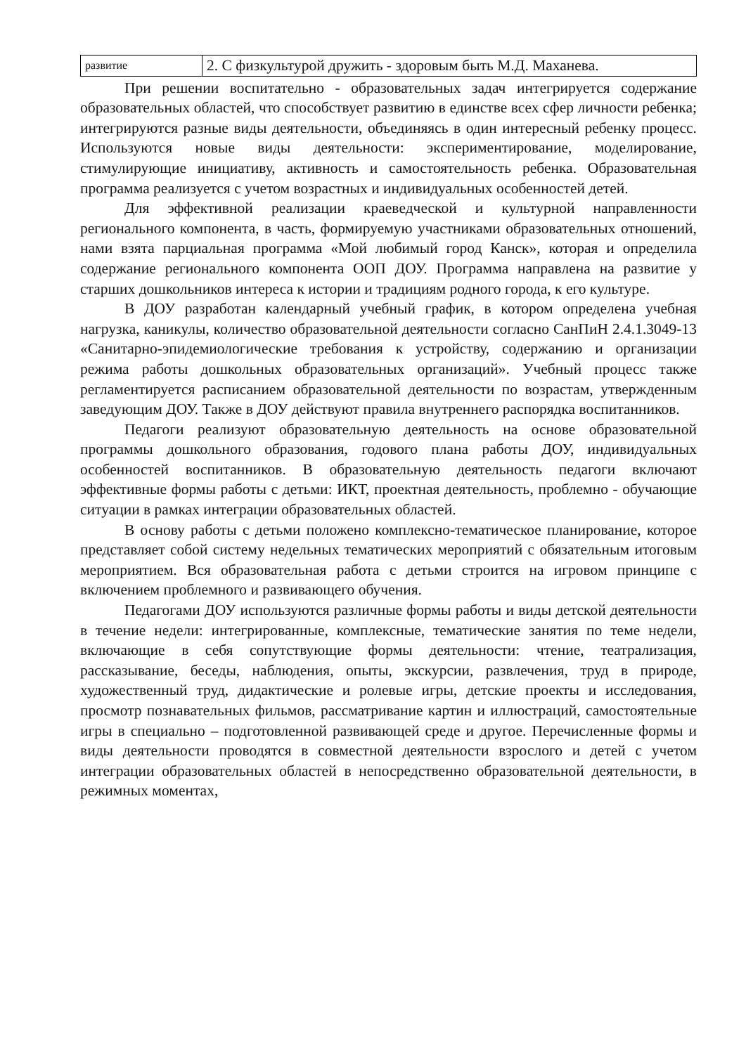| развитие | 2. С физкультурой дружить - здоровым быть М.Д. Маханева. |
При решении воспитательно - образовательных задач интегрируется содержание образовательных областей, что способствует развитию в единстве всех сфер личности ребенка; интегрируются разные виды деятельности, объединяясь в один интересный ребенку процесс. Используются новые виды деятельности: экспериментирование, моделирование, стимулирующие инициативу, активность и самостоятельность ребенка. Образовательная программа реализуется с учетом возрастных и индивидуальных особенностей детей.
Для эффективной реализации краеведческой и культурной направленности регионального компонента, в часть, формируемую участниками образовательных отношений, нами взята парциальная программа «Мой любимый город Канск», которая и определила содержание регионального компонента ООП ДОУ. Программа направлена на развитие у старших дошкольников интереса к истории и традициям родного города, к его культуре.
В ДОУ разработан календарный учебный график, в котором определена учебная нагрузка, каникулы, количество образовательной деятельности согласно СанПиН 2.4.1.3049-13 «Санитарно-эпидемиологические требования к устройству, содержанию и организации режима работы дошкольных образовательных организаций». Учебный процесс также регламентируется расписанием образовательной деятельности по возрастам, утвержденным заведующим ДОУ. Также в ДОУ действуют правила внутреннего распорядка воспитанников.
Педагоги реализуют образовательную деятельность на основе образовательной программы дошкольного образования, годового плана работы ДОУ, индивидуальных особенностей воспитанников. В образовательную деятельность педагоги включают эффективные формы работы с детьми: ИКТ, проектная деятельность, проблемно - обучающие ситуации в рамках интеграции образовательных областей.
В основу работы с детьми положено комплексно-тематическое планирование, которое представляет собой систему недельных тематических мероприятий с обязательным итоговым мероприятием. Вся образовательная работа с детьми строится на игровом принципе с включением проблемного и развивающего обучения.
Педагогами ДОУ используются различные формы работы и виды детской деятельности в течение недели: интегрированные, комплексные, тематические занятия по теме недели, включающие в себя сопутствующие формы деятельности: чтение, театрализация, рассказывание, беседы, наблюдения, опыты, экскурсии, развлечения, труд в природе, художественный труд, дидактические и ролевые игры, детские проекты и исследования, просмотр познавательных фильмов, рассматривание картин и иллюстраций, самостоятельные игры в специально – подготовленной развивающей среде и другое. Перечисленные формы и виды деятельности проводятся в совместной деятельности взрослого и детей с учетом интеграции образовательных областей в непосредственно образовательной деятельности, в режимных моментах,